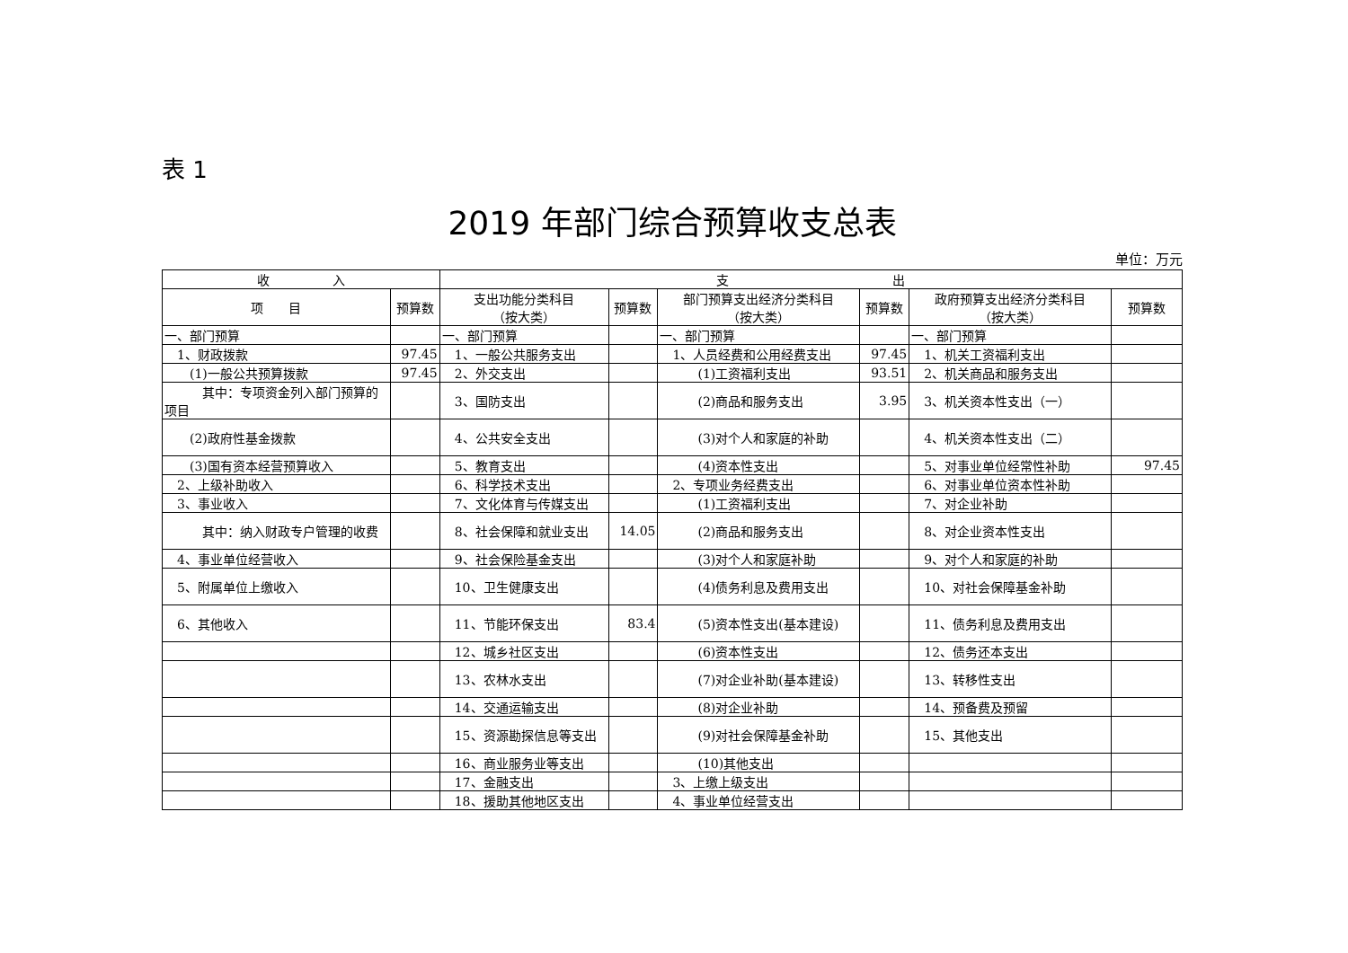表 1
2019 年部门综合预算收支总表
单位：万元
| 收 入 | | 支 出 | | | | | |
| --- | --- | --- | --- | --- | --- | --- | --- |
| 项 目 | 预算数 | 支出功能分类科目 （按大类） | 预算数 | 部门预算支出经济分类科目 （按大类） | 预算数 | 政府预算支出经济分类科目 （按大类） | 预算数 |
| 一、部门预算 | | 一、部门预算 | | 一、部门预算 | | 一、部门预算 | |
| 1、财政拨款 | 97.45 | 1、一般公共服务支出 | | 1、人员经费和公用经费支出 | 97.45 | 1、机关工资福利支出 | |
| (1)一般公共预算拨款 | 97.45 | 2、外交支出 | | (1)工资福利支出 | 93.51 | 2、机关商品和服务支出 | |
| 其中：专项资金列入部门预算的项目 | | 3、国防支出 | | (2)商品和服务支出 | 3.95 | 3、机关资本性支出（一） | |
| (2)政府性基金拨款 | | 4、公共安全支出 | | (3)对个人和家庭的补助 | | 4、机关资本性支出（二） | |
| (3)国有资本经营预算收入 | | 5、教育支出 | | (4)资本性支出 | | 5、对事业单位经常性补助 | 97.45 |
| 2、上级补助收入 | | 6、科学技术支出 | | 2、专项业务经费支出 | | 6、对事业单位资本性补助 | |
| 3、事业收入 | | 7、文化体育与传媒支出 | | (1)工资福利支出 | | 7、对企业补助 | |
| 其中：纳入财政专户管理的收费 | | 8、社会保障和就业支出 | 14.05 | (2)商品和服务支出 | | 8、对企业资本性支出 | |
| 4、事业单位经营收入 | | 9、社会保险基金支出 | | (3)对个人和家庭补助 | | 9、对个人和家庭的补助 | |
| 5、附属单位上缴收入 | | 10、卫生健康支出 | | (4)债务利息及费用支出 | | 10、对社会保障基金补助 | |
| 6、其他收入 | | 11、节能环保支出 | 83.4 | (5)资本性支出(基本建设) | | 11、债务利息及费用支出 | |
| | | 12、城乡社区支出 | | (6)资本性支出 | | 12、债务还本支出 | |
| | | 13、农林水支出 | | (7)对企业补助(基本建设) | | 13、转移性支出 | |
| | | 14、交通运输支出 | | (8)对企业补助 | | 14、预备费及预留 | |
| | | 15、资源勘探信息等支出 | | (9)对社会保障基金补助 | | 15、其他支出 | |
| | | 16、商业服务业等支出 | | (10)其他支出 | | | |
| | | 17、金融支出 | | 3、上缴上级支出 | | | |
| | | 18、援助其他地区支出 | | 4、事业单位经营支出 | | | |